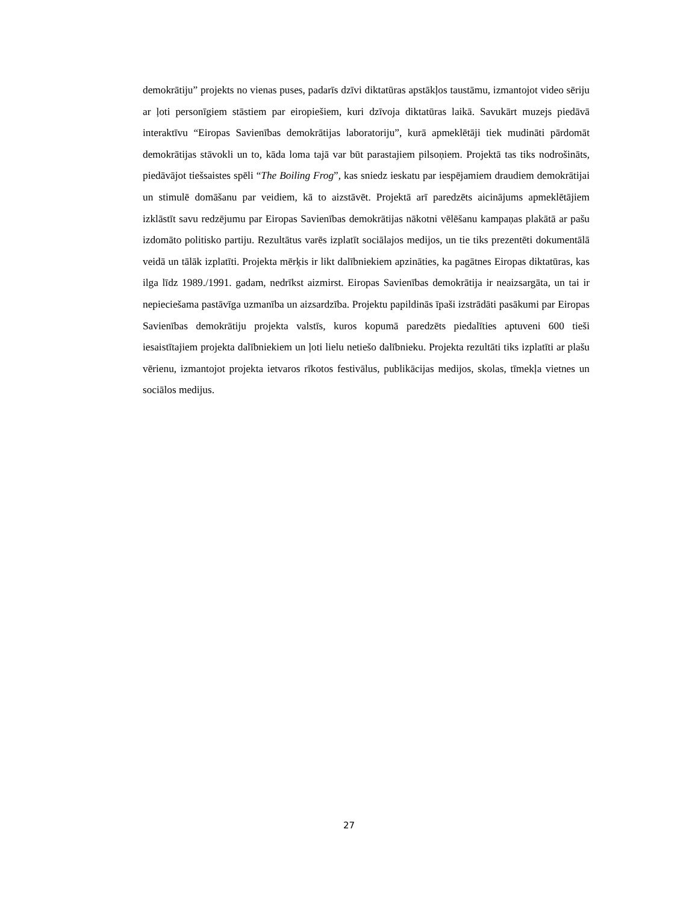demokrātiju” projekts no vienas puses, padarīs dzīvi diktatūras apstākļos taustāmu, izmantojot video sēriju ar ļoti personīgiem stāstiem par eiropiešiem, kuri dzīvoja diktatūras laikā. Savukārt muzejs piedāvā interaktīvu “Eiropas Savienības demokrātijas laboratoriju”, kurā apmeklētāji tiek mudināti pārdomāt demokrātijas stāvokli un to, kāda loma tajā var būt parastajiem pilsoņiem. Projektā tas tiks nodrošināts, piedāvājot tiešsaistes spēli “The Boiling Frog”, kas sniedz ieskatu par iespējamiem draudiem demokrātijai un stimulē domāšanu par veidiem, kā to aizstāvēt. Projektā arī paredzēts aicinājums apmeklētājiem izklāstīt savu redzējumu par Eiropas Savienības demokrātijas nākotni vēlēšanu kampaņas plakātā ar pašu izdomāto politisko partiju. Rezultātus varēs izplatīt sociālajos medijos, un tie tiks prezentēti dokumentālā veidā un tālāk izplatīti. Projekta mērķis ir likt dalībniekiem apzināties, ka pagātnes Eiropas diktatūras, kas ilga līdz 1989./1991. gadam, nedrīkst aizmirst. Eiropas Savienības demokrātija ir neaizsargāta, un tai ir nepieciešama pastāvīga uzmanība un aizsardzība. Projektu papildinās īpaši izstrādāti pasākumi par Eiropas Savienības demokrātiju projekta valstīs, kuros kopumā paredzēts piedalīties aptuveni 600 tieši iesaistītajiem projekta dalībniekiem un ļoti lielu netiešo dalībnieku. Projekta rezultāti tiks izplatīti ar plašu vērienu, izmantojot projekta ietvaros rīkotos festivālus, publikācijas medijos, skolas, tīmekļa vietnes un sociālos medijus.
27